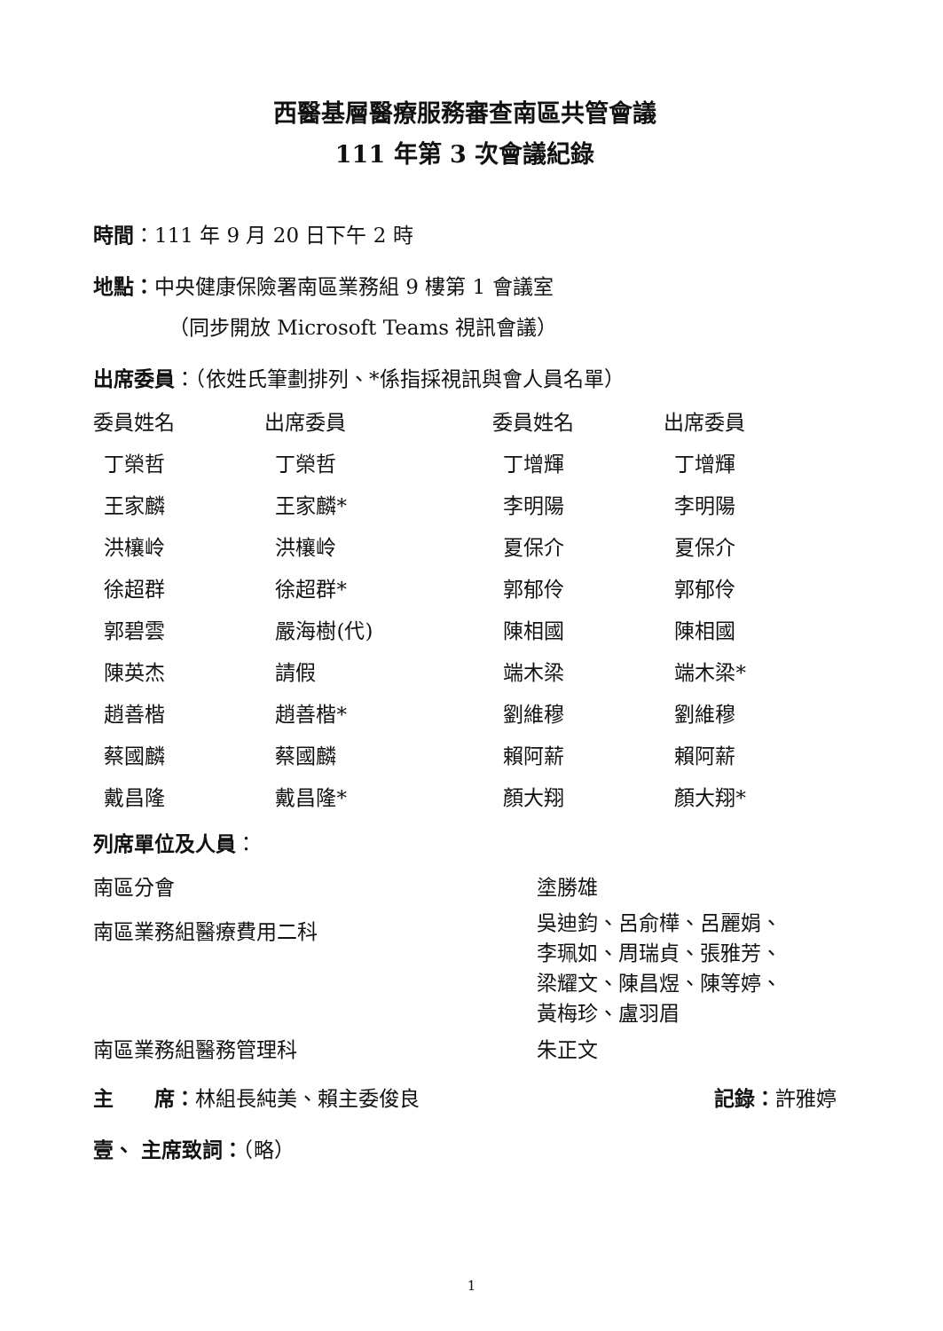西醫基層醫療服務審查南區共管會議
111 年第 3 次會議紀錄
時間：111 年 9 月 20 日下午 2 時
地點：中央健康保險署南區業務組 9 樓第 1 會議室
（同步開放 Microsoft Teams 視訊會議）
出席委員：（依姓氏筆劃排列、*係指採視訊與會人員名單）
| 委員姓名 | 出席委員 | 委員姓名 | 出席委員 |
| 丁榮哲 | 丁榮哲 | 丁增輝 | 丁增輝 |
| 王家麟 | 王家麟* | 李明陽 | 李明陽 |
| 洪欀岭 | 洪欀岭 | 夏保介 | 夏保介 |
| 徐超群 | 徐超群* | 郭郁伶 | 郭郁伶 |
| 郭碧雲 | 嚴海樹(代) | 陳相國 | 陳相國 |
| 陳英杰 | 請假 | 端木梁 | 端木梁* |
| 趙善楷 | 趙善楷* | 劉維穆 | 劉維穆 |
| 蔡國麟 | 蔡國麟 | 賴阿薪 | 賴阿薪 |
| 戴昌隆 | 戴昌隆* | 顏大翔 | 顏大翔* |
列席單位及人員：
| 南區分會 | 塗勝雄 |
| 南區業務組醫療費用二科 | 吳迪鈞、呂俞樺、呂麗娟、 李珮如、周瑞貞、張雅芳、 梁耀文、陳昌煜、陳等婷、 黃梅珍、盧羽眉 |
| 南區業務組醫務管理科 | 朱正文 |
| 主 席： 林組長純美、賴主委俊良 | 記錄： 許雅婷 |
壹、 主席致詞：（略）
1